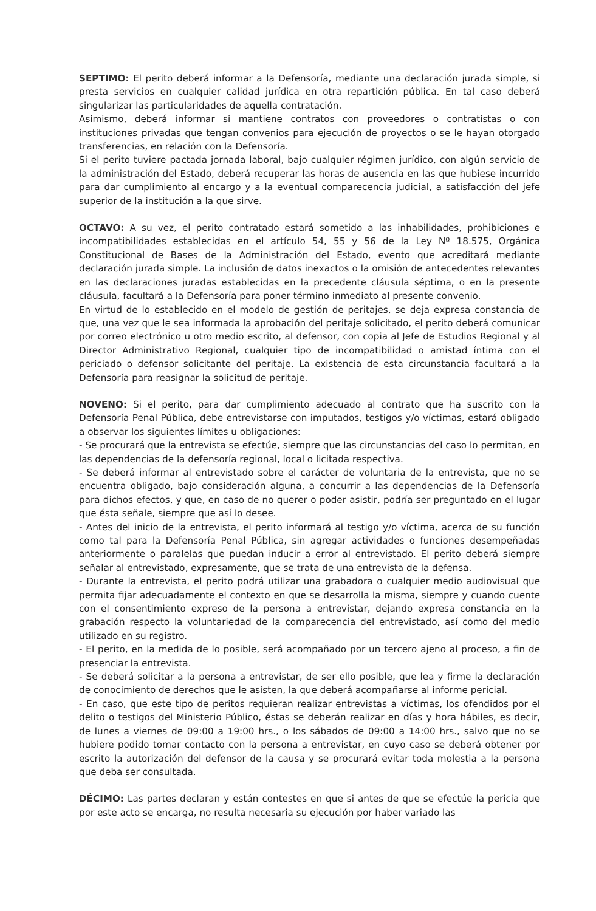SEPTIMO: El perito deberá informar a la Defensoría, mediante una declaración jurada simple, si presta servicios en cualquier calidad jurídica en otra repartición pública. En tal caso deberá singularizar las particularidades de aquella contratación.
Asimismo, deberá informar si mantiene contratos con proveedores o contratistas o con instituciones privadas que tengan convenios para ejecución de proyectos o se le hayan otorgado transferencias, en relación con la Defensoría.
Si el perito tuviere pactada jornada laboral, bajo cualquier régimen jurídico, con algún servicio de la administración del Estado, deberá recuperar las horas de ausencia en las que hubiese incurrido para dar cumplimiento al encargo y a la eventual comparecencia judicial, a satisfacción del jefe superior de la institución a la que sirve.
OCTAVO: A su vez, el perito contratado estará sometido a las inhabilidades, prohibiciones e incompatibilidades establecidas en el artículo 54, 55 y 56 de la Ley Nº 18.575, Orgánica Constitucional de Bases de la Administración del Estado, evento que acreditará mediante declaración jurada simple. La inclusión de datos inexactos o la omisión de antecedentes relevantes en las declaraciones juradas establecidas en la precedente cláusula séptima, o en la presente cláusula, facultará a la Defensoría para poner término inmediato al presente convenio.
En virtud de lo establecido en el modelo de gestión de peritajes, se deja expresa constancia de que, una vez que le sea informada la aprobación del peritaje solicitado, el perito deberá comunicar por correo electrónico u otro medio escrito, al defensor, con copia al Jefe de Estudios Regional y al Director Administrativo Regional, cualquier tipo de incompatibilidad o amistad íntima con el periciado o defensor solicitante del peritaje. La existencia de esta circunstancia facultará a la Defensoría para reasignar la solicitud de peritaje.
NOVENO: Si el perito, para dar cumplimiento adecuado al contrato que ha suscrito con la Defensoría Penal Pública, debe entrevistarse con imputados, testigos y/o víctimas, estará obligado a observar los siguientes límites u obligaciones:
- Se procurará que la entrevista se efectúe, siempre que las circunstancias del caso lo permitan, en las dependencias de la defensoría regional, local o licitada respectiva.
- Se deberá informar al entrevistado sobre el carácter de voluntaria de la entrevista, que no se encuentra obligado, bajo consideración alguna, a concurrir a las dependencias de la Defensoría para dichos efectos, y que, en caso de no querer o poder asistir, podría ser preguntado en el lugar que ésta señale, siempre que así lo desee.
- Antes del inicio de la entrevista, el perito informará al testigo y/o víctima, acerca de su función como tal para la Defensoría Penal Pública, sin agregar actividades o funciones desempeñadas anteriormente o paralelas que puedan inducir a error al entrevistado. El perito deberá siempre señalar al entrevistado, expresamente, que se trata de una entrevista de la defensa.
- Durante la entrevista, el perito podrá utilizar una grabadora o cualquier medio audiovisual que permita fijar adecuadamente el contexto en que se desarrolla la misma, siempre y cuando cuente con el consentimiento expreso de la persona a entrevistar, dejando expresa constancia en la grabación respecto la voluntariedad de la comparecencia del entrevistado, así como del medio utilizado en su registro.
- El perito, en la medida de lo posible, será acompañado por un tercero ajeno al proceso, a fin de presenciar la entrevista.
- Se deberá solicitar a la persona a entrevistar, de ser ello posible, que lea y firme la declaración de conocimiento de derechos que le asisten, la que deberá acompañarse al informe pericial.
- En caso, que este tipo de peritos requieran realizar entrevistas a víctimas, los ofendidos por el delito o testigos del Ministerio Público, éstas se deberán realizar en días y hora hábiles, es decir, de lunes a viernes de 09:00 a 19:00 hrs., o los sábados de 09:00 a 14:00 hrs., salvo que no se hubiere podido tomar contacto con la persona a entrevistar, en cuyo caso se deberá obtener por escrito la autorización del defensor de la causa y se procurará evitar toda molestia a la persona que deba ser consultada.
DÉCIMO: Las partes declaran y están contestes en que si antes de que se efectúe la pericia que por este acto se encarga, no resulta necesaria su ejecución por haber variado las